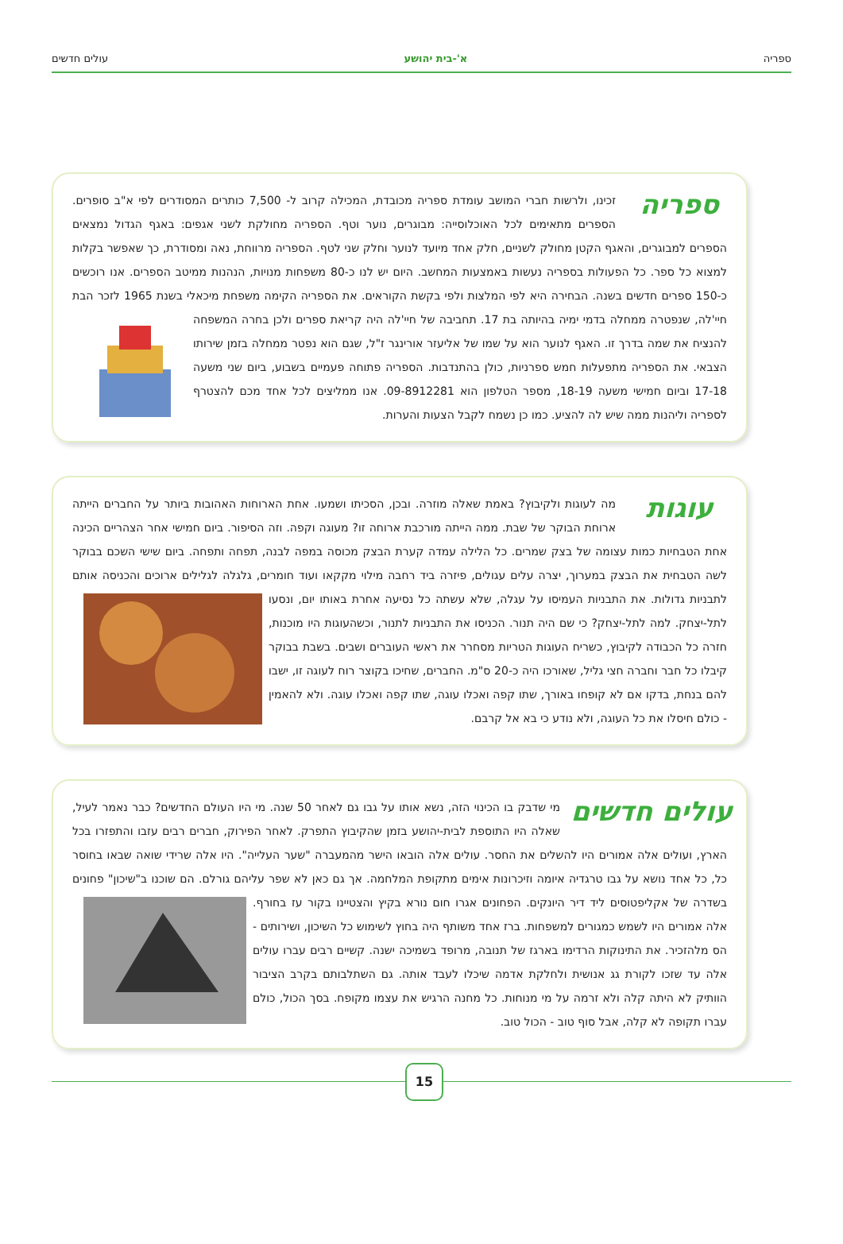ספריה א'-בית יהושע עולים חדשים
ספריה
זכינו, ולרשות חברי המושב עומדת ספריה מכובדת, המכילה קרוב ל- 7,500 כותרים המסודרים לפי א"ב סופרים. הספרים מתאימים לכל האוכלוסייה: מבוגרים, נוער וטף. הספריה מחולקת לשני אגפים: באגף הגדול נמצאים הספרים למבוגרים, והאגף הקטן מחולק לשניים, חלק אחד מיועד לנוער וחלק שני לטף. הספריה מרווחת, נאה ומסודרת, כך שאפשר בקלות למצוא כל ספר. כל הפעולות בספריה נעשות באמצעות המחשב. היום יש לנו כ-80 משפחות מנויות, הנהנות ממיטב הספרים. אנו רוכשים כ-150 ספרים חדשים בשנה. הבחירה היא לפי המלצות ולפי בקשת הקוראים. את הספריה הקימה משפחת מיכאלי בשנת 1965 לזכר הבת חיי'לה, שנפטרה ממחלה בדמי ימיה בהיותה בת 17. תחביבה של חיי'לה היה קריאת ספרים ולכן בחרה המשפחה להנציח את שמה בדרך זו. האגף לנוער הוא על שמו של אליעזר אורינגר ז"ל, שגם הוא נפטר ממחלה בזמן שירותו הצבאי. את הספריה מתפעלות חמש ספרניות, כולן בהתנדבות. הספריה פתוחה פעמיים בשבוע, ביום שני משעה 17-18 וביום חמישי משעה 18-19, מספר הטלפון הוא 09-8912281. אנו ממליצים לכל אחד מכם להצטרף לספריה וליהנות ממה שיש לה להציע. כמו כן נשמח לקבל הצעות והערות.
עוגות
מה לעוגות ולקיבוץ? באמת שאלה מוזרה. ובכן, הסכיתו ושמעו. אחת הארוחות האהובות ביותר על החברים הייתה ארוחת הבוקר של שבת. ממה הייתה מורכבת ארוחה זו? מעוגה וקפה. וזה הסיפור. ביום חמישי אחר הצהריים הכינה אחת הטבחיות כמות עצומה של בצק שמרים. כל הלילה עמדה קערת הבצק מכוסה במפה לבנה, תפחה ותפחה. ביום שישי השכם בבוקר לשה הטבחית את הבצק במערוך, יצרה עלים עגולים, פיזרה ביד רחבה מילוי מקקאו ועוד חומרים, גלגלה לגלילים ארוכים והכניסה אותם לתבניות גדולות. את התבניות העמיסו על עגלה, שלא עשתה כל נסיעה אחרת באותו יום, ונסעו לתל-יצחק. למה לתל-יצחק? כי שם היה תנור. הכניסו את התבניות לתנור, וכשהעוגות היו מוכנות, חזרה כל הכבודה לקיבוץ, כשריח העוגות הטריות מסחרר את ראשי העוברים ושבים. בשבת בבוקר קיבלו כל חבר וחברה חצי גליל, שאורכו היה כ-20 ס"מ. החברים, שחיכו בקוצר רוח לעוגה זו, ישבו להם בנחת, בדקו אם לא קופחו באורך, שתו קפה ואכלו עוגה, שתו קפה ואכלו עוגה. ולא להאמין - כולם חיסלו את כל העוגה, ולא נודע כי בא אל קרבם.
עולים חדשים
מי שדבק בו הכינוי הזה, נשא אותו על גבו גם לאחר 50 שנה. מי היו העולם החדשים? כבר נאמר לעיל, שאלה היו התוספת לבית-יהושע בזמן שהקיבוץ התפרק. לאחר הפירוק, חברים רבים עזבו והתפזרו בכל הארץ, ועולים אלה אמורים היו להשלים את החסר. עולים אלה הובאו הישר מהמעברה "שער העלייה". היו אלה שרידי שואה שבאו בחוסר כל, כל אחד נושא על גבו טרגדיה איומה וזיכרונות אימים מתקופת המלחמה. אך גם כאן לא שפר עליהם גורלם. הם שוכנו ב"שיכון" פחונים בשדרה של אקליפטוסים ליד דיר היונקים. הפחונים אגרו חום נורא בקיץ והצטיינו בקור עז בחורף. אלה אמורים היו לשמש כמגורים למשפחות. ברז אחד משותף היה בחוץ לשימוש כל השיכון, ושירותים - הס מלהזכיר. את התינוקות הרדימו בארגז של תנובה, מרופד בשמיכה ישנה. קשיים רבים עברו עולים אלה עד שזכו לקורת גג אנושית ולחלקת אדמה שיכלו לעבד אותה. גם השתלבותם בקרב הציבור הוותיק לא היתה קלה ולא זרמה על מי מנוחות. כל מחנה הרגיש את עצמו מקופח. בסך הכול, כולם עברו תקופה לא קלה, אבל סוף טוב - הכול טוב.
15